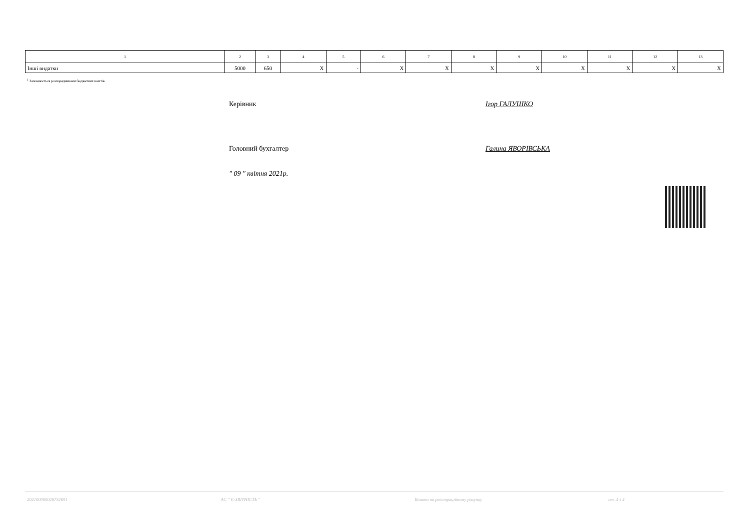| 1 | 2 | 3 | 4 | 5 | 6 | 7 | 8 | 9 | 10 | 11 | 12 | 13 |
| --- | --- | --- | --- | --- | --- | --- | --- | --- | --- | --- | --- | --- |
| Інші видатки | 5000 | 650 | X | - | X | X | X | X | X | X | X | X |
<sup>1</sup> Заповнюється розпорядниками бюджетних коштів.
Керівник Ігор ГАЛУШКО
Головний бухгалтер Галина ЯВОРІВСЬКА
" 09 " квітня 2021р.
202100000026732691 АС " Є-ЗВІТНІСТЬ " Кошти на реєстраційному рахунку ст. 4 з 4